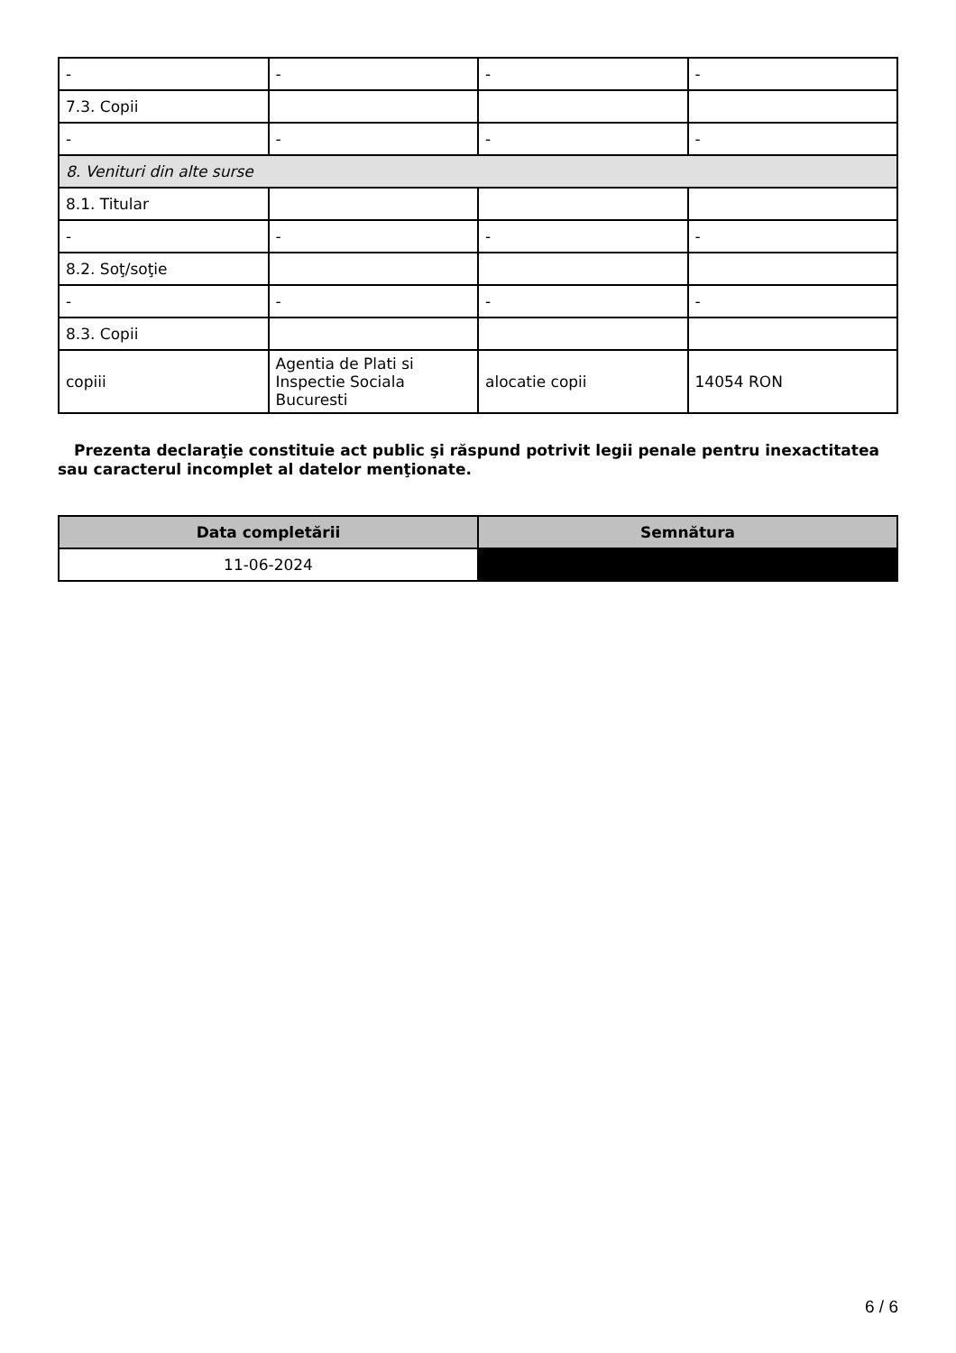| - | - | - | - |
| 7.3. Copii | | | |
| - | - | - | - |
| 8. Venituri din alte surse | | | |
| 8.1. Titular | | | |
| - | - | - | - |
| 8.2. Soţ/soţie | | | |
| - | - | - | - |
| 8.3. Copii | | | |
| copiii | Agentia de Plati si Inspectie Sociala Bucuresti | alocatie copii | 14054 RON |
Prezenta declaraţie constituie act public şi răspund potrivit legii penale pentru inexactitatea sau caracterul incomplet al datelor menţionate.
| Data completării | Semnătura |
| --- | --- |
| 11-06-2024 | |
6 / 6